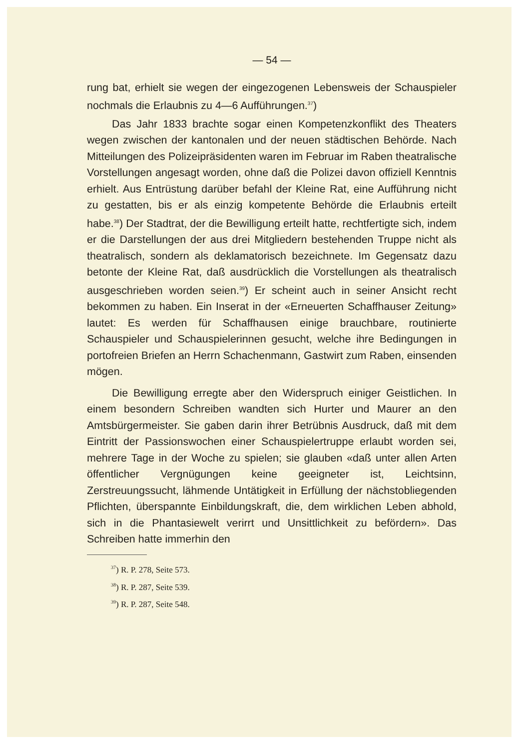— 54 —
rung bat, erhielt sie wegen der eingezogenen Lebensweis der Schauspieler nochmals die Erlaubnis zu 4—6 Aufführungen.<sup>37</sup>)
Das Jahr 1833 brachte sogar einen Kompetenzkonflikt des Theaters wegen zwischen der kantonalen und der neuen städtischen Behörde. Nach Mitteilungen des Polizeipräsidenten waren im Februar im Raben theatralische Vorstellungen angesagt worden, ohne daß die Polizei davon offiziell Kenntnis erhielt. Aus Entrüstung darüber befahl der Kleine Rat, eine Aufführung nicht zu gestatten, bis er als einzig kompetente Behörde die Erlaubnis erteilt habe.<sup>38</sup>) Der Stadtrat, der die Bewilligung erteilt hatte, rechtfertigte sich, indem er die Darstellungen der aus drei Mitgliedern bestehenden Truppe nicht als theatralisch, sondern als deklamatorisch bezeichnete. Im Gegensatz dazu betonte der Kleine Rat, daß ausdrücklich die Vorstellungen als theatralisch ausgeschrieben worden seien.<sup>39</sup>) Er scheint auch in seiner Ansicht recht bekommen zu haben. Ein Inserat in der «Erneuerten Schaffhauser Zeitung» lautet: Es werden für Schaffhausen einige brauchbare, routinierte Schauspieler und Schauspielerinnen gesucht, welche ihre Bedingungen in portofreien Briefen an Herrn Schachenmann, Gastwirt zum Raben, einsenden mögen.
Die Bewilligung erregte aber den Widerspruch einiger Geistlichen. In einem besondern Schreiben wandten sich Hurter und Maurer an den Amtsbürgermeister. Sie gaben darin ihrer Betrübnis Ausdruck, daß mit dem Eintritt der Passionswochen einer Schauspielertruppe erlaubt worden sei, mehrere Tage in der Woche zu spielen; sie glauben «daß unter allen Arten öffentlicher Vergnügungen keine geeigneter ist, Leichtsinn, Zerstreuungssucht, lähmende Untätigkeit in Erfüllung der nächstobliegenden Pflichten, überspannte Einbildungskraft, die, dem wirklichen Leben abhold, sich in die Phantasiewelt verirrt und Unsittlichkeit zu befördern». Das Schreiben hatte immerhin den
<sup>37</sup>) R. P. 278, Seite 573.
<sup>38</sup>) R. P. 287, Seite 539.
<sup>39</sup>) R. P. 287, Seite 548.